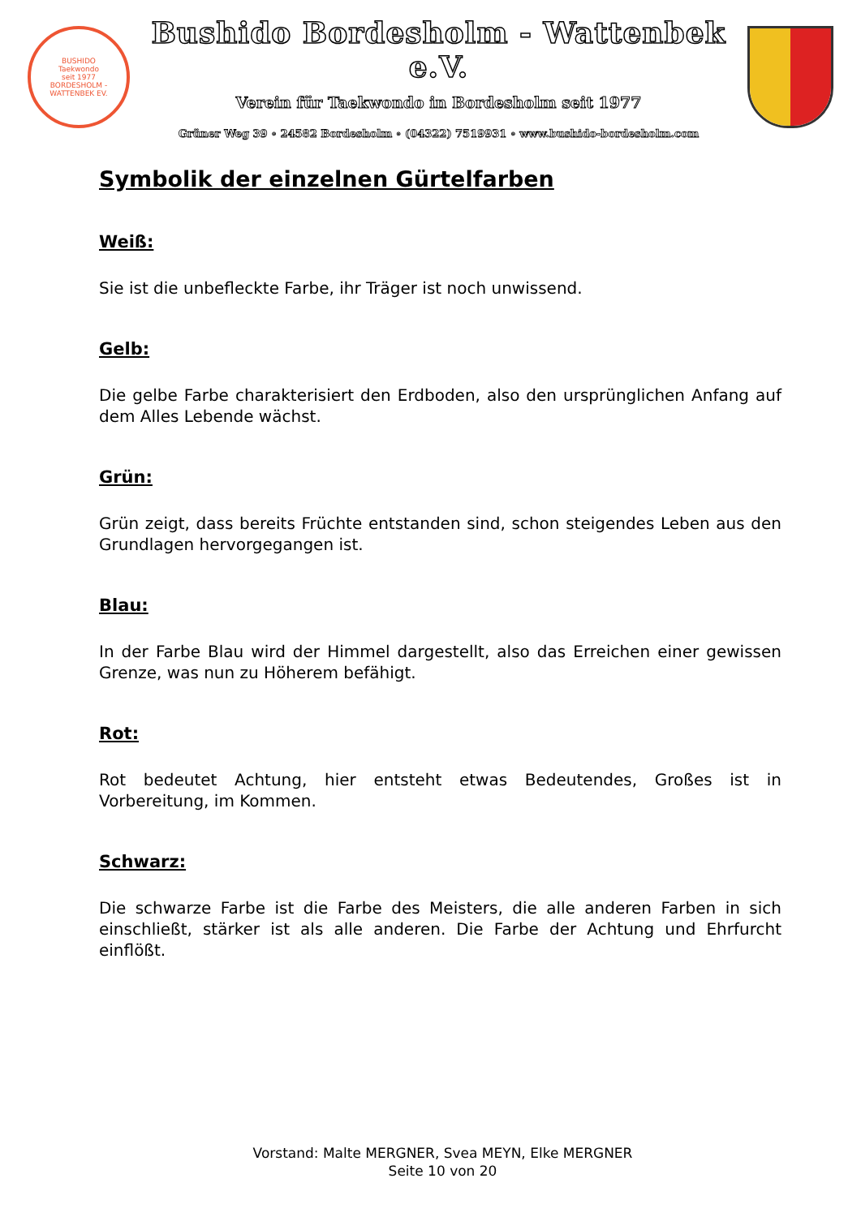BUSHIDO
Taekwondo
seit 1977
BORDESHOLM - WATTENBEK EV.
Bushido Bordesholm - Wattenbek e.V.
Verein für Taekwondo in Bordesholm seit 1977
Grüner Weg 39 ∘ 24582 Bordesholm ∘ (04322) 7519931 ∘ www.bushido-bordesholm.com
Symbolik der einzelnen Gürtelfarben
Weiß:
Sie ist die unbefleckte Farbe, ihr Träger ist noch unwissend.
Gelb:
Die gelbe Farbe charakterisiert den Erdboden, also den ursprünglichen Anfang auf dem Alles Lebende wächst.
Grün:
Grün zeigt, dass bereits Früchte entstanden sind, schon steigendes Leben aus den Grundlagen hervorgegangen ist.
Blau:
In der Farbe Blau wird der Himmel dargestellt, also das Erreichen einer gewissen Grenze, was nun zu Höherem befähigt.
Rot:
Rot bedeutet Achtung, hier entsteht etwas Bedeutendes, Großes ist in Vorbereitung, im Kommen.
Schwarz:
Die schwarze Farbe ist die Farbe des Meisters, die alle anderen Farben in sich einschließt, stärker ist als alle anderen. Die Farbe der Achtung und Ehrfurcht einflößt.
Vorstand: Malte MERGNER, Svea MEYN, Elke MERGNER
Seite 10 von 20